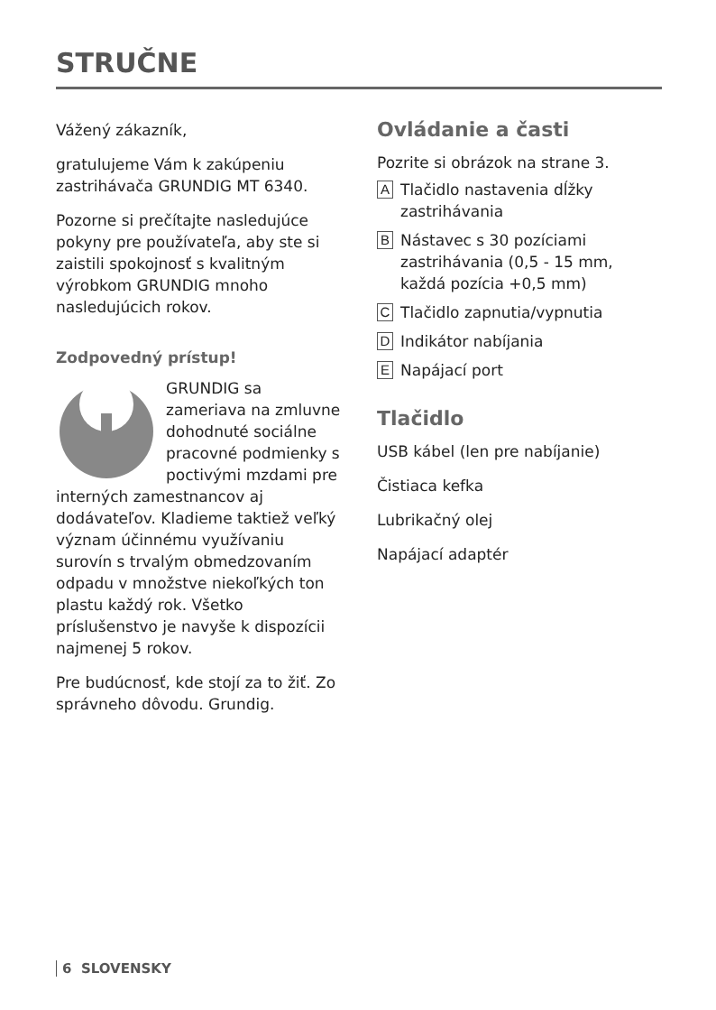STRUČNE
Vážený zákazník,
gratulujeme Vám k zakúpeniu zastrihávača GRUNDIG MT 6340.
Pozorne si prečítajte nasledujúce pokyny pre používateľa, aby ste si zaistili spokojnosť s kvalitným výrobkom GRUNDIG mnoho nasledujúcich rokov.
Zodpovedný prístup!
GRUNDIG sa zameriava na zmluvne dohodnuté sociálne pracovné podmienky s poctivými mzdami pre interných zamestnancov aj dodávateľov. Kladieme taktiež veľký význam účinnému využívaniu surovín s trvalým obmedzovaním odpadu v množstve niekoľkých ton plastu každý rok. Všetko príslušenstvo je navyše k dispozícii najmenej 5 rokov.
Pre budúcnosť, kde stojí za to žiť. Zo správneho dôvodu. Grundig.
Ovládanie a časti
Pozrite si obrázok na strane 3.
A Tlačidlo nastavenia dĺžky zastrihávania
B Nástavec s 30 pozíciami zastrihávania (0,5 - 15 mm, každá pozícia +0,5 mm)
C Tlačidlo zapnutia/vypnutia
D Indikátor nabíjania
E Napájací port
Tlačidlo
USB kábel (len pre nabíjanie)
Čistiaca kefka
Lubrikačný olej
Napájací adaptér
6 SLOVENSKY